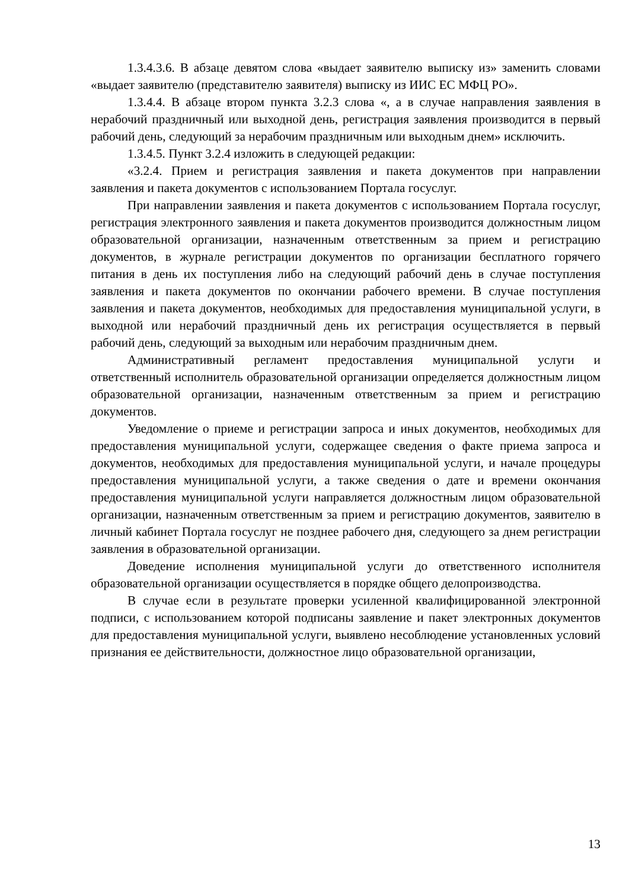1.3.4.3.6. В абзаце девятом слова «выдает заявителю выписку из» заменить словами «выдает заявителю (представителю заявителя) выписку из ИИС ЕС МФЦ РО».
1.3.4.4. В абзаце втором пункта 3.2.3 слова «, а в случае направления заявления в нерабочий праздничный или выходной день, регистрация заявления производится в первый рабочий день, следующий за нерабочим праздничным или выходным днем» исключить.
1.3.4.5. Пункт 3.2.4 изложить в следующей редакции:
«3.2.4. Прием и регистрация заявления и пакета документов при направлении заявления и пакета документов с использованием Портала госуслуг.
При направлении заявления и пакета документов с использованием Портала госуслуг, регистрация электронного заявления и пакета документов производится должностным лицом образовательной организации, назначенным ответственным за прием и регистрацию документов, в журнале регистрации документов по организации бесплатного горячего питания в день их поступления либо на следующий рабочий день в случае поступления заявления и пакета документов по окончании рабочего времени. В случае поступления заявления и пакета документов, необходимых для предоставления муниципальной услуги, в выходной или нерабочий праздничный день их регистрация осуществляется в первый рабочий день, следующий за выходным или нерабочим праздничным днем.
Административный регламент предоставления муниципальной услуги и ответственный исполнитель образовательной организации определяется должностным лицом образовательной организации, назначенным ответственным за прием и регистрацию документов.
Уведомление о приеме и регистрации запроса и иных документов, необходимых для предоставления муниципальной услуги, содержащее сведения о факте приема запроса и документов, необходимых для предоставления муниципальной услуги, и начале процедуры предоставления муниципальной услуги, а также сведения о дате и времени окончания предоставления муниципальной услуги направляется должностным лицом образовательной организации, назначенным ответственным за прием и регистрацию документов, заявителю в личный кабинет Портала госуслуг не позднее рабочего дня, следующего за днем регистрации заявления в образовательной организации.
Доведение исполнения муниципальной услуги до ответственного исполнителя образовательной организации осуществляется в порядке общего делопроизводства.
В случае если в результате проверки усиленной квалифицированной электронной подписи, с использованием которой подписаны заявление и пакет электронных документов для предоставления муниципальной услуги, выявлено несоблюдение установленных условий признания ее действительности, должностное лицо образовательной организации,
13